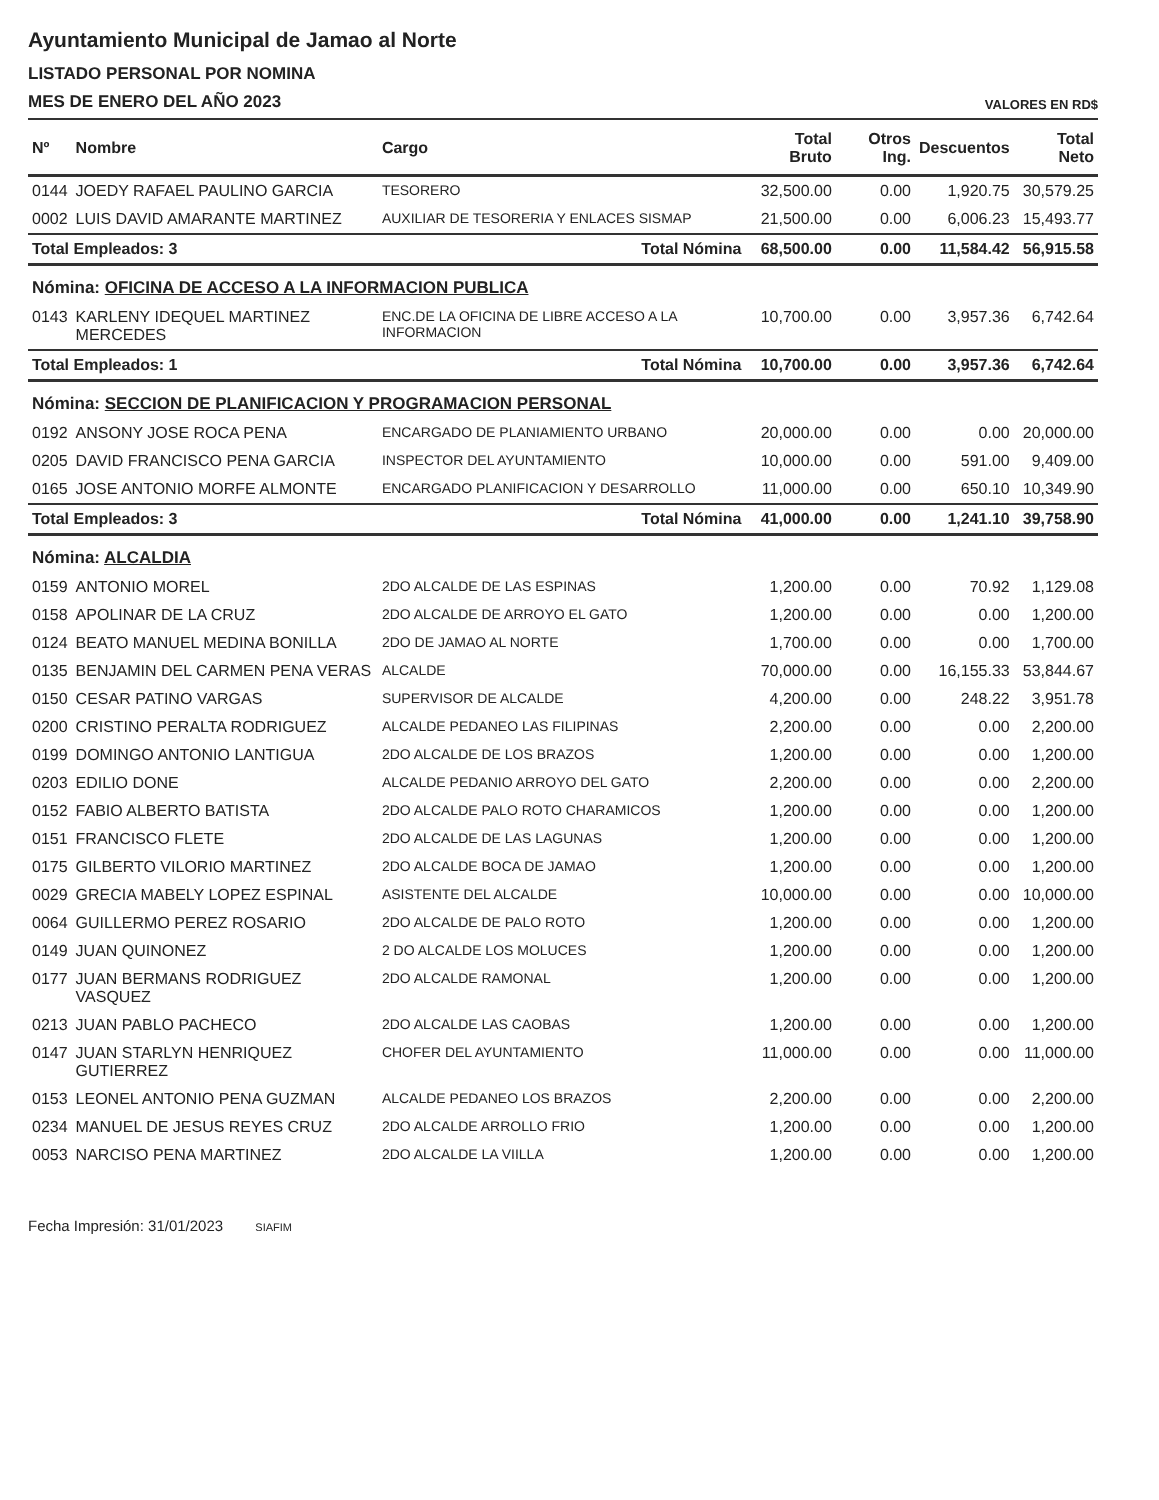Ayuntamiento Municipal de Jamao al Norte
LISTADO PERSONAL POR NOMINA
MES DE ENERO DEL AÑO 2023
VALORES EN RD$
| Nº | Nombre | Cargo | Total Bruto | Otros Ing. | Descuentos | Total Neto |
| --- | --- | --- | --- | --- | --- | --- |
| 0144 | JOEDY RAFAEL PAULINO GARCIA | TESORERO | 32,500.00 | 0.00 | 1,920.75 | 30,579.25 |
| 0002 | LUIS DAVID AMARANTE MARTINEZ | AUXILIAR DE TESORERIA Y ENLACES SISMAP | 21,500.00 | 0.00 | 6,006.23 | 15,493.77 |
| Total Empleados: 3 | | Total Nómina | 68,500.00 | 0.00 | 11,584.42 | 56,915.58 |
| Nómina: OFICINA DE ACCESO A LA INFORMACION PUBLICA | | | | | | |
| 0143 | KARLENY IDEQUEL MARTINEZ MERCEDES | ENC.DE LA OFICINA DE LIBRE ACCESO A LA INFORMACION | 10,700.00 | 0.00 | 3,957.36 | 6,742.64 |
| Total Empleados: 1 | | Total Nómina | 10,700.00 | 0.00 | 3,957.36 | 6,742.64 |
| Nómina: SECCION DE PLANIFICACION Y PROGRAMACION PERSONAL | | | | | | |
| 0192 | ANSONY JOSE ROCA PENA | ENCARGADO DE PLANIAMIENTO URBANO | 20,000.00 | 0.00 | 0.00 | 20,000.00 |
| 0205 | DAVID FRANCISCO PENA GARCIA | INSPECTOR DEL AYUNTAMIENTO | 10,000.00 | 0.00 | 591.00 | 9,409.00 |
| 0165 | JOSE ANTONIO MORFE ALMONTE | ENCARGADO PLANIFICACION Y DESARROLLO | 11,000.00 | 0.00 | 650.10 | 10,349.90 |
| Total Empleados: 3 | | Total Nómina | 41,000.00 | 0.00 | 1,241.10 | 39,758.90 |
| Nómina: ALCALDIA | | | | | | |
| 0159 | ANTONIO MOREL | 2DO ALCALDE DE LAS ESPINAS | 1,200.00 | 0.00 | 70.92 | 1,129.08 |
| 0158 | APOLINAR DE LA CRUZ | 2DO ALCALDE DE ARROYO EL GATO | 1,200.00 | 0.00 | 0.00 | 1,200.00 |
| 0124 | BEATO MANUEL MEDINA BONILLA | 2DO DE JAMAO AL NORTE | 1,700.00 | 0.00 | 0.00 | 1,700.00 |
| 0135 | BENJAMIN DEL CARMEN PENA VERAS | ALCALDE | 70,000.00 | 0.00 | 16,155.33 | 53,844.67 |
| 0150 | CESAR PATINO VARGAS | SUPERVISOR DE ALCALDE | 4,200.00 | 0.00 | 248.22 | 3,951.78 |
| 0200 | CRISTINO PERALTA RODRIGUEZ | ALCALDE PEDANEO LAS FILIPINAS | 2,200.00 | 0.00 | 0.00 | 2,200.00 |
| 0199 | DOMINGO ANTONIO LANTIGUA | 2DO ALCALDE DE LOS BRAZOS | 1,200.00 | 0.00 | 0.00 | 1,200.00 |
| 0203 | EDILIO DONE | ALCALDE PEDANIO ARROYO DEL GATO | 2,200.00 | 0.00 | 0.00 | 2,200.00 |
| 0152 | FABIO ALBERTO BATISTA | 2DO ALCALDE PALO ROTO CHARAMICOS | 1,200.00 | 0.00 | 0.00 | 1,200.00 |
| 0151 | FRANCISCO FLETE | 2DO ALCALDE DE LAS LAGUNAS | 1,200.00 | 0.00 | 0.00 | 1,200.00 |
| 0175 | GILBERTO VILORIO MARTINEZ | 2DO ALCALDE BOCA DE JAMAO | 1,200.00 | 0.00 | 0.00 | 1,200.00 |
| 0029 | GRECIA MABELY LOPEZ ESPINAL | ASISTENTE DEL ALCALDE | 10,000.00 | 0.00 | 0.00 | 10,000.00 |
| 0064 | GUILLERMO PEREZ ROSARIO | 2DO ALCALDE DE PALO ROTO | 1,200.00 | 0.00 | 0.00 | 1,200.00 |
| 0149 | JUAN QUINONEZ | 2 DO ALCALDE LOS MOLUCES | 1,200.00 | 0.00 | 0.00 | 1,200.00 |
| 0177 | JUAN BERMANS RODRIGUEZ VASQUEZ | 2DO ALCALDE RAMONAL | 1,200.00 | 0.00 | 0.00 | 1,200.00 |
| 0213 | JUAN PABLO PACHECO | 2DO ALCALDE LAS CAOBAS | 1,200.00 | 0.00 | 0.00 | 1,200.00 |
| 0147 | JUAN STARLYN HENRIQUEZ GUTIERREZ | CHOFER DEL AYUNTAMIENTO | 11,000.00 | 0.00 | 0.00 | 11,000.00 |
| 0153 | LEONEL ANTONIO PENA GUZMAN | ALCALDE PEDANEO LOS BRAZOS | 2,200.00 | 0.00 | 0.00 | 2,200.00 |
| 0234 | MANUEL DE JESUS REYES CRUZ | 2DO ALCALDE ARROLLO FRIO | 1,200.00 | 0.00 | 0.00 | 1,200.00 |
| 0053 | NARCISO PENA MARTINEZ | 2DO ALCALDE LA VIILLA | 1,200.00 | 0.00 | 0.00 | 1,200.00 |
Fecha Impresión: 31/01/2023 SIAFIM